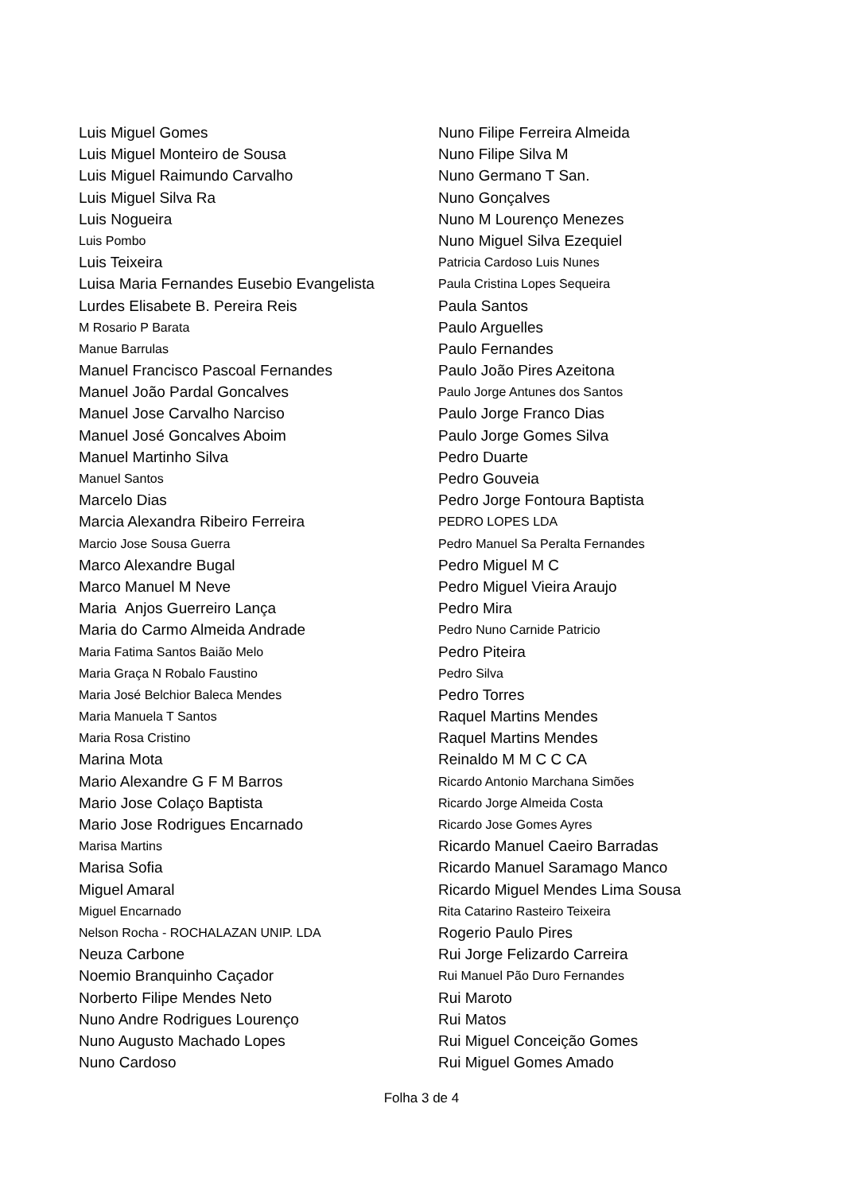Luis Miguel Gomes
Luis Miguel Monteiro de Sousa
Luis Miguel Raimundo Carvalho
Luis Miguel Silva Ra
Luis Nogueira
Luis Pombo
Luis Teixeira
Luisa Maria Fernandes Eusebio Evangelista
Lurdes Elisabete B. Pereira Reis
M Rosario P Barata
Manue Barrulas
Manuel Francisco Pascoal Fernandes
Manuel João Pardal Goncalves
Manuel Jose Carvalho Narciso
Manuel José Goncalves Aboim
Manuel Martinho Silva
Manuel Santos
Marcelo Dias
Marcia Alexandra Ribeiro Ferreira
Marcio Jose Sousa Guerra
Marco Alexandre Bugal
Marco Manuel M Neve
Maria Anjos Guerreiro Lança
Maria do Carmo Almeida Andrade
Maria Fatima Santos Baião Melo
Maria Graça N Robalo Faustino
Maria José Belchior Baleca Mendes
Maria Manuela T Santos
Maria Rosa Cristino
Marina Mota
Mario Alexandre G F M Barros
Mario Jose Colaço Baptista
Mario Jose Rodrigues Encarnado
Marisa Martins
Marisa Sofia
Miguel Amaral
Miguel Encarnado
Nelson Rocha - ROCHALAZAN UNIP. LDA
Neuza Carbone
Noemio Branquinho Caçador
Norberto Filipe Mendes Neto
Nuno Andre Rodrigues Lourenço
Nuno Augusto Machado Lopes
Nuno Cardoso
Nuno Filipe Ferreira Almeida
Nuno Filipe Silva M
Nuno Germano T San.
Nuno Gonçalves
Nuno M Lourenço Menezes
Nuno Miguel Silva Ezequiel
Patricia Cardoso Luis Nunes
Paula Cristina Lopes Sequeira
Paula Santos
Paulo Arguelles
Paulo Fernandes
Paulo João Pires Azeitona
Paulo Jorge Antunes dos Santos
Paulo Jorge Franco Dias
Paulo Jorge Gomes Silva
Pedro Duarte
Pedro Gouveia
Pedro Jorge Fontoura Baptista
PEDRO LOPES LDA
Pedro Manuel Sa Peralta Fernandes
Pedro Miguel M C
Pedro Miguel Vieira Araujo
Pedro Mira
Pedro Nuno Carnide Patricio
Pedro Piteira
Pedro Silva
Pedro Torres
Raquel Martins Mendes
Raquel Martins Mendes
Reinaldo M M C C CA
Ricardo Antonio Marchana Simões
Ricardo Jorge Almeida Costa
Ricardo Jose Gomes Ayres
Ricardo Manuel Caeiro Barradas
Ricardo Manuel Saramago Manco
Ricardo Miguel Mendes Lima Sousa
Rita Catarino Rasteiro Teixeira
Rogerio Paulo Pires
Rui Jorge Felizardo Carreira
Rui Manuel Pão Duro Fernandes
Rui Maroto
Rui Matos
Rui Miguel Conceição Gomes
Rui Miguel Gomes Amado
Folha 3 de 4